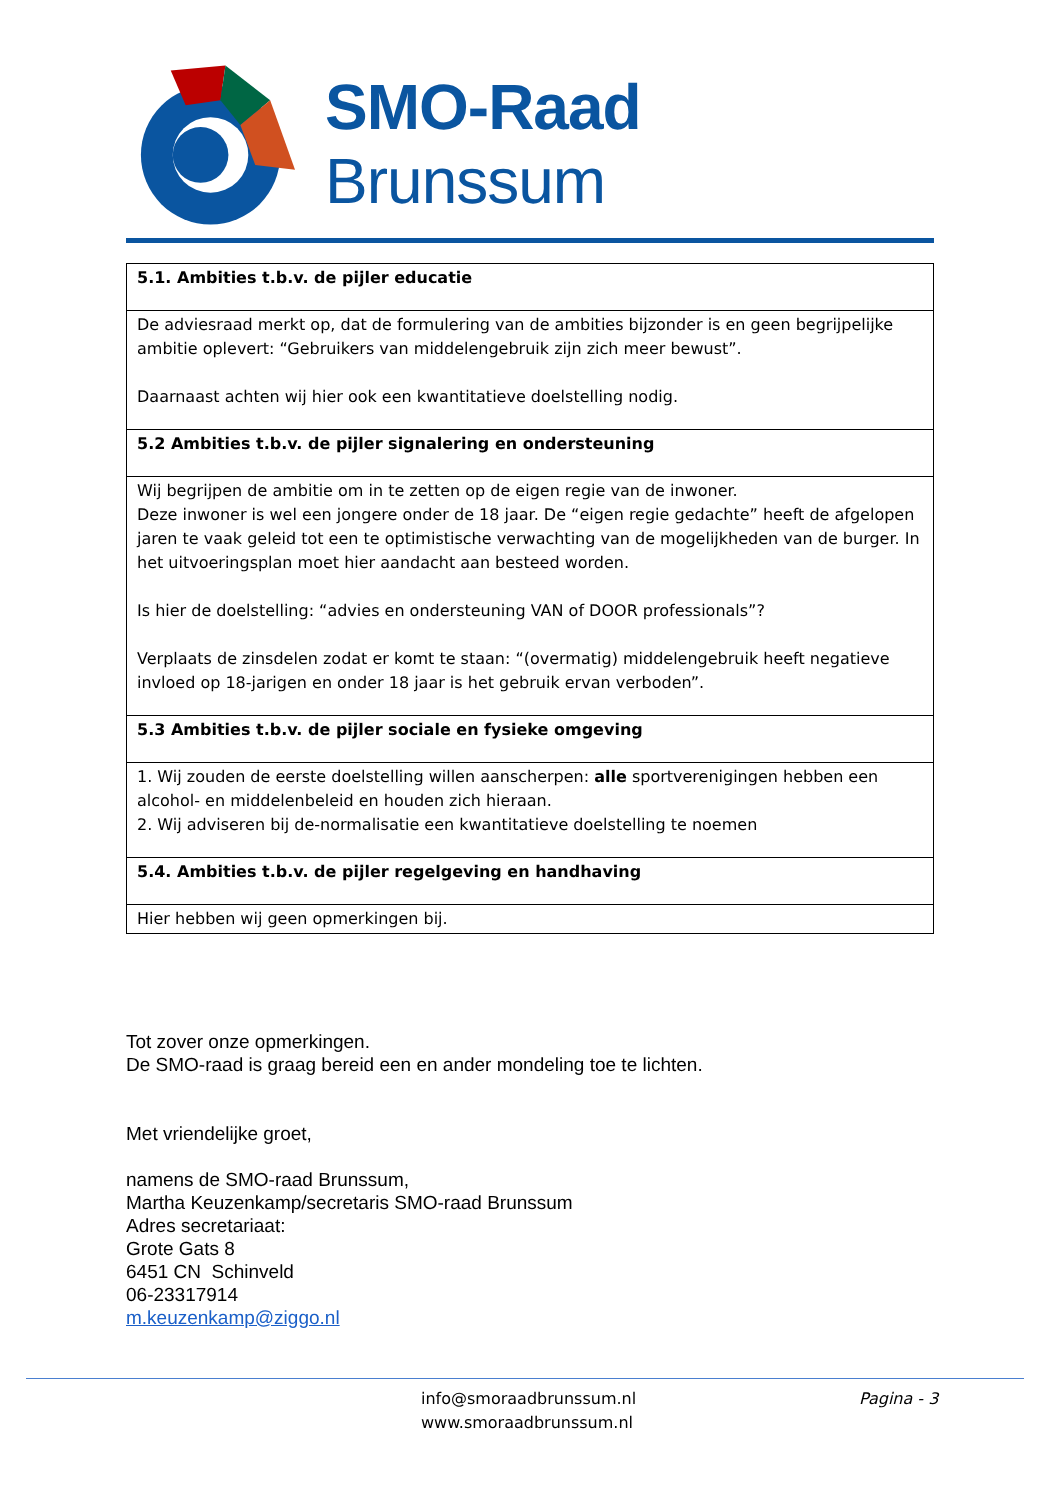SMO-Raad Brunssum
| 5.1. Ambities t.b.v. de pijler educatie |
| --- |
| De adviesraad merkt op, dat de formulering van de ambities bijzonder is en geen begrijpelijke ambitie oplevert: “Gebruikers van middelengebruik zijn zich meer bewust”. Daarnaast achten wij hier ook een kwantitatieve doelstelling nodig. |
| 5.2 Ambities t.b.v. de pijler signalering en ondersteuning |
| Wij begrijpen de ambitie om in te zetten op de eigen regie van de inwoner. Deze inwoner is wel een jongere onder de 18 jaar. De “eigen regie gedachte” heeft de afgelopen jaren te vaak geleid tot een te optimistische verwachting van de mogelijkheden van de burger. In het uitvoeringsplan moet hier aandacht aan besteed worden. Is hier de doelstelling: “advies en ondersteuning VAN of DOOR professionals”? Verplaats de zinsdelen zodat er komt te staan: “(overmatig) middelengebruik heeft negatieve invloed op 18-jarigen en onder 18 jaar is het gebruik ervan verboden”. |
| 5.3 Ambities t.b.v. de pijler sociale en fysieke omgeving |
| 1. Wij zouden de eerste doelstelling willen aanscherpen: alle sportverenigingen hebben een alcohol- en middelenbeleid en houden zich hieraan. 2. Wij adviseren bij de-normalisatie een kwantitatieve doelstelling te noemen |
| 5.4. Ambities t.b.v. de pijler regelgeving en handhaving |
| Hier hebben wij geen opmerkingen bij. |
Tot zover onze opmerkingen.
De SMO-raad is graag bereid een en ander mondeling toe te lichten.
Met vriendelijke groet,
namens de SMO-raad Brunssum,
Martha Keuzenkamp/secretaris SMO-raad Brunssum
Adres secretariaat:
Grote Gats 8
6451 CN Schinveld
06-23317914
m.keuzenkamp@ziggo.nl
info@smoraadbrunssum.nl
www.smoraadbrunssum.nl
Pagina - 3